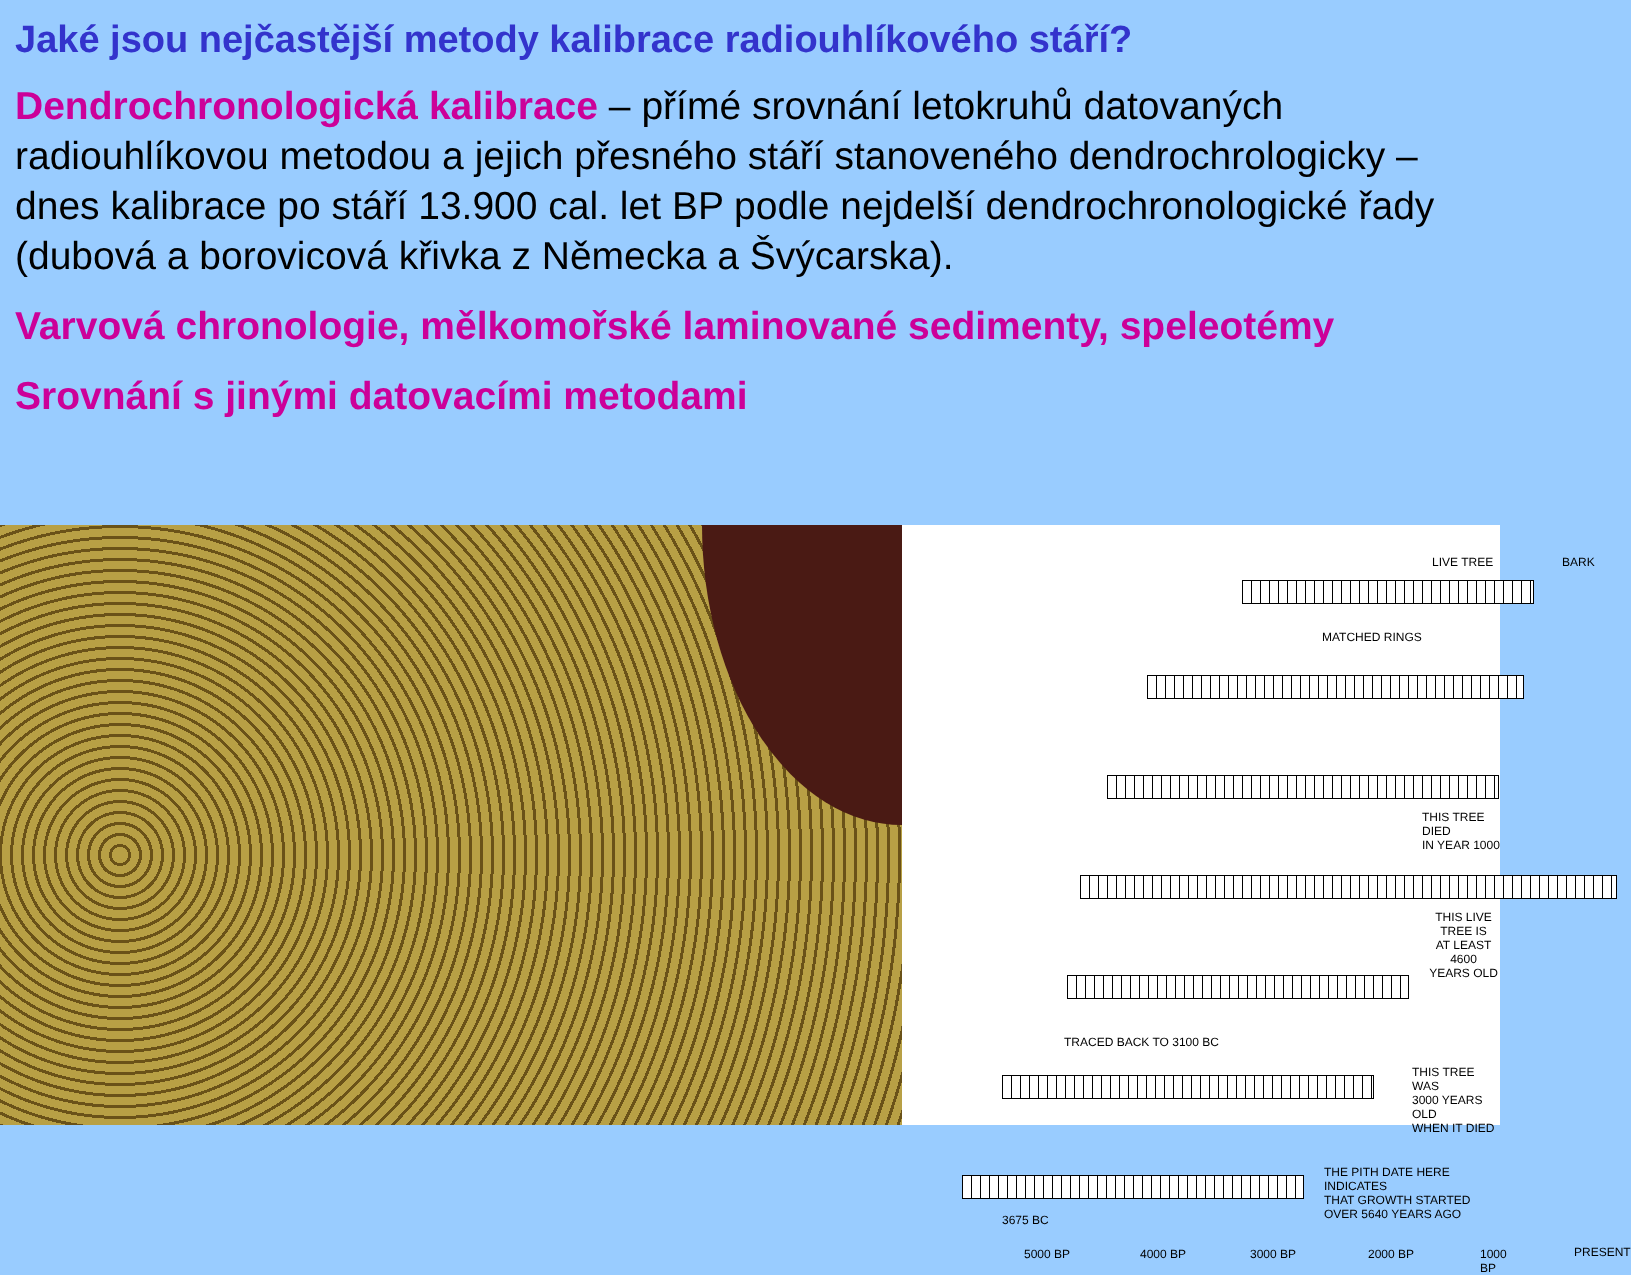Jaké jsou nejčastější metody kalibrace radiouhlíkového stáří?
Dendrochronologická kalibrace – přímé srovnání letokruhů datovaných radiouhlíkovou metodou a jejich přesného stáří stanoveného dendrochrologicky – dnes kalibrace po stáří 13.900 cal. let BP podle nejdelší dendrochronologické řady (dubová a borovicová křivka z Německa a Švýcarska).
Varvová chronologie, mělkomořské laminované sedimenty, speleotémy
Srovnání s jinými datovacími metodami
LIVE TREE BARK
MATCHED RINGS
THIS TREE DIED
IN YEAR 1000
THIS LIVE TREE IS
AT LEAST 4600
YEARS OLD
TRACED BACK TO 3100 BC
THIS TREE WAS
3000 YEARS OLD
WHEN IT DIED
THE PITH DATE HERE INDICATES
THAT GROWTH STARTED
OVER 5640 YEARS AGO
3675 BC
5000 BP 4000 BP 3000 BP 2000 BP 1000 BP PRESENT